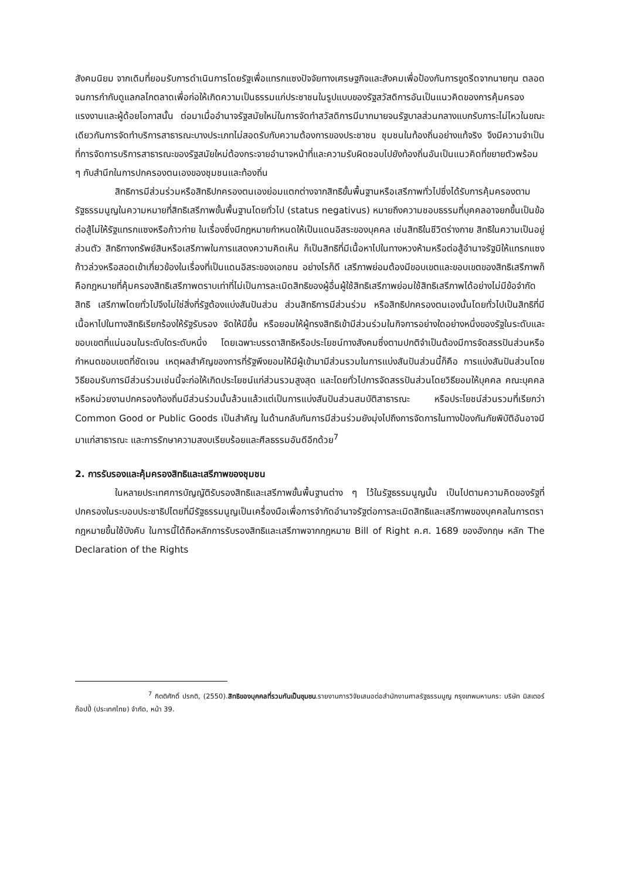สังคมนิยม จากเดิมที่ยอมรับการดำเนินการโดยรัฐเพื่อแทรกแซงปัจจัยทางเศรษฐกิจและสังคมเพื่อป้องกันการขูดรีดจากนายทุน ตลอดจนการกำกับดูแลกลไกตลาดเพื่อก่อให้เกิดความเป็นธรรมแก่ประชาชนในรูปแบบของรัฐสวัสดิการอันเป็นแนวคิดของการคุ้มครองแรงงานและผู้ด้อยโอกาสนั้น ต่อมาเมื่ออำนาจรัฐสมัยใหม่ในการจัดทำสวัสดิการมีมากมายจนรัฐบาลส่วนกลางแบกรับภาระไม่ไหวในขณะเดียวกันการจัดทำบริการสาธารณะบางประเภทไม่สอดรับกับความต้องการของประชาชน ชุมชนในท้องถิ่นอย่างแท้จริง จึงมีความจำเป็นที่การจัดการบริการสาธารณะของรัฐสมัยใหม่ต้องกระจายอำนาจหน้าที่และความรับผิดชอบไปยังท้องถิ่นอันเป็นแนวคิดที่ขยายตัวพร้อม ๆ กับสำนึกในการปกครองตนเองของชุมชนและท้องถิ่น
สิทธิการมีส่วนร่วมหรือสิทธิปกครองตนเองย่อมแตกต่างจากสิทธิขั้นพื้นฐานหรือเสรีภาพทั่วไปซึ่งได้รับการคุ้มครองตามรัฐธรรมนูญในความหมายที่สิทธิเสรีภาพขั้นพื้นฐานโดยทั่วไป (status negativus) หมายถึงความชอบธรรมที่บุคคลอาจยกขึ้นเป็นข้อต่อสู้ไม่ให้รัฐแทรกแซงหรือก้าวก่าย ในเรื่องซึ่งมีกฎหมายกำหนดให้เป็นแดนอิสระของบุคคล เช่นสิทธิในชีวิตร่างกาย สิทธิในความเป็นอยู่ส่วนตัว สิทธิทางทรัพย์สินหรือเสรีภาพในการแสดงความคิดเห็น ก็เป็นสิทธิที่มีเนื้อหาไปในทางหวงห้ามหรือต่อสู้อำนาจรัฐมิให้แทรกแซงก้าวล่วงหรือสอดเข้าเกี่ยวข้องในเรื่องที่เป็นแดนอิสระของเอกชน อย่างไรก็ดี เสรีภาพย่อมต้องมีขอบเขตและขอบเขตของสิทธิเสรีภาพก็คือกฎหมายที่คุ้มครองสิทธิเสรีภาพตราบเท่าที่ไม่เป็นการละเมิดสิทธิของผู้อื่นผู้ใช้สิทธิเสรีภาพย่อมใช้สิทธิเสรีภาพได้อย่างไม่มีข้อจำกัด สิทธิ เสรีภาพโดยทั่วไปจึงไม่ใช่สิ่งที่รัฐต้องแบ่งสันปันส่วน ส่วนสิทธิการมีส่วนร่วม หรือสิทธิปกครองตนเองนั้นโดยทั่วไปเป็นสิทธิที่มีเนื้อหาไปในทางสิทธิเรียกร้องให้รัฐรับรอง จัดให้มีขึ้น หรือยอมให้ผู้ทรงสิทธิเข้ามีส่วนร่วมในกิจการอย่างใดอย่างหนึ่งของรัฐในระดับและขอบเขตที่แน่นอนในระดับใดระดับหนึ่ง โดยเฉพาะบรรดาสิทธิหรือประโยชน์ทางสังคมซึ่งตามปกติจำเป็นต้องมีการจัดสรรปันส่วนหรือกำหนดขอบเขตที่ชัดเจน เหตุผลสำคัญของการที่รัฐพึงยอมให้มีผู้เข้ามามีส่วนรวมในการแบ่งสันปันส่วนนี้ก็คือ การแบ่งสันปันส่วนโดยวิธียอมรับการมีส่วนร่วมเช่นนี้จะก่อให้เกิดประโยชน์แก่ส่วนรวมสูงสุด และโดยทั่วไปการจัดสรรปันส่วนโดยวิธียอมให้บุคคล คณะบุคคล หรือหน่วยงานปกครองท้องถิ่นมีส่วนร่วมนั้นล้วนแล้วแต่เป็นการแบ่งสันปันส่วนสมบัติสาธารณะ หรือประโยชน์ส่วนรวมที่เรียกว่า Common Good or Public Goods เป็นสำคัญ ในด้านกลับกันการมีส่วนร่วมยังมุ่งไปถึงการจัดการในทางป้องกันภัยพิบัติอันอาจมีมาแก่สาธารณะ และการรักษาความสงบเรียบร้อยและศีลธรรมอันดีอีกด้วย<sup>7</sup>
2. การรับรองและคุ้มครองสิทธิและเสรีภาพของชุมชน
ในหลายประเทศการบัญญัติรับรองสิทธิและเสรีภาพขั้นพื้นฐานต่าง ๆ ไว้ในรัฐธรรมนูญนั้น เป็นไปตามความคิดของรัฐที่ปกครองในระบอบประชาธิปไตยที่มีรัฐธรรมนูญเป็นเครื่องมือเพื่อการจำกัดอำนาจรัฐต่อการละเมิดสิทธิและเสรีภาพของบุคคลในการตรากฎหมายขึ้นใช้บังคับ ในการนี้ได้ถือหลักการรับรองสิทธิและเสรีภาพจากกฎหมาย Bill of Right ค.ศ. 1689 ของอังกฤษ หลัก The Declaration of the Rights
<sup>7</sup> กิตติศักดิ์ ปรกติ, (2550).สิทธิของบุคคลที่รวมกันเป็นชุมชน.รายงานการวิจัยเสนอต่อสำนักงานศาลรัฐธรรมนูญ กรุงเทพมหานคร: บริษัท มิสเตอร์ก๊อปปี้ (ประเทศไทย) จำกัด, หน้า 39.